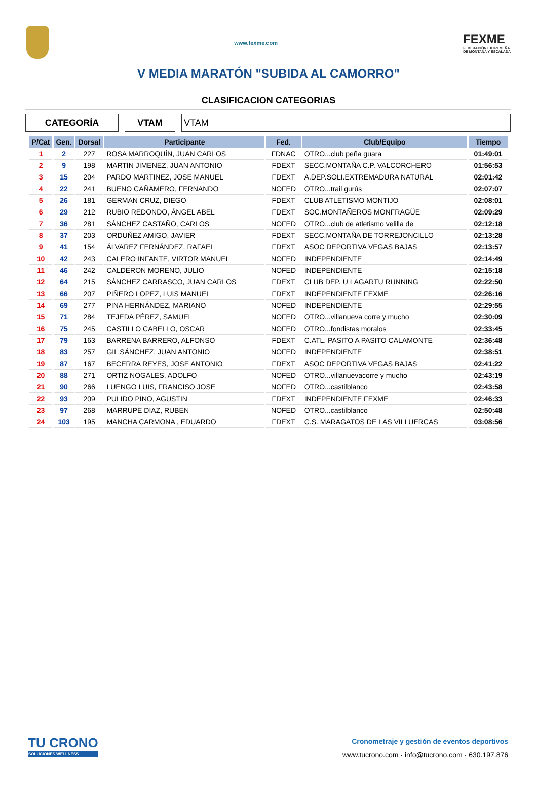www.fexme.com
FEXME
FEDERACIÓN EXTREMEÑA
DE MONTAÑA Y ESCALADA
V MEDIA MARATÓN "SUBIDA AL CAMORRO"
CLASIFICACION CATEGORIAS
CATEGORÍA VTAM VTAM
| P/Cat | Gen. | Dorsal | Participante | Fed. | Club/Equipo | Tiempo |
| --- | --- | --- | --- | --- | --- | --- |
| 1 | 2 | 227 | ROSA MARROQUÍN, JUAN CARLOS | FDNAC | OTRO...club peña guara | 01:49:01 |
| 2 | 9 | 198 | MARTIN JIMENEZ, JUAN ANTONIO | FDEXT | SECC.MONTAÑA C.P. VALCORCHERO | 01:56:53 |
| 3 | 15 | 204 | PARDO MARTINEZ, JOSE MANUEL | FDEXT | A.DEP.SOLI.EXTREMADURA NATURAL | 02:01:42 |
| 4 | 22 | 241 | BUENO CAÑAMERO, FERNANDO | NOFED | OTRO...trail gurús | 02:07:07 |
| 5 | 26 | 181 | GERMAN CRUZ, DIEGO | FDEXT | CLUB ATLETISMO MONTIJO | 02:08:01 |
| 6 | 29 | 212 | RUBIO REDONDO, ÁNGEL ABEL | FDEXT | SOC.MONTAÑEROS MONFRAGÜE | 02:09:29 |
| 7 | 36 | 281 | SÁNCHEZ CASTAÑO, CARLOS | NOFED | OTRO...club de atletismo velilla de | 02:12:18 |
| 8 | 37 | 203 | ORDUÑEZ AMIGO, JAVIER | FDEXT | SECC.MONTAÑA DE TORREJONCILLO | 02:13:28 |
| 9 | 41 | 154 | ÁLVAREZ FERNÁNDEZ, RAFAEL | FDEXT | ASOC DEPORTIVA VEGAS BAJAS | 02:13:57 |
| 10 | 42 | 243 | CALERO INFANTE, VIRTOR MANUEL | NOFED | INDEPENDIENTE | 02:14:49 |
| 11 | 46 | 242 | CALDERON MORENO, JULIO | NOFED | INDEPENDIENTE | 02:15:18 |
| 12 | 64 | 215 | SÁNCHEZ CARRASCO, JUAN CARLOS | FDEXT | CLUB DEP. U LAGARTU RUNNING | 02:22:50 |
| 13 | 66 | 207 | PIÑERO LOPEZ, LUIS MANUEL | FDEXT | INDEPENDIENTE FEXME | 02:26:16 |
| 14 | 69 | 277 | PINA HERNÁNDEZ, MARIANO | NOFED | INDEPENDIENTE | 02:29:55 |
| 15 | 71 | 284 | TEJEDA PÉREZ, SAMUEL | NOFED | OTRO...villanueva corre y mucho | 02:30:09 |
| 16 | 75 | 245 | CASTILLO CABELLO, OSCAR | NOFED | OTRO...fondistas moralos | 02:33:45 |
| 17 | 79 | 163 | BARRENA BARRERO, ALFONSO | FDEXT | C.ATL. PASITO A PASITO CALAMONTE | 02:36:48 |
| 18 | 83 | 257 | GIL SÁNCHEZ, JUAN ANTONIO | NOFED | INDEPENDIENTE | 02:38:51 |
| 19 | 87 | 167 | BECERRA REYES, JOSE ANTONIO | FDEXT | ASOC DEPORTIVA VEGAS BAJAS | 02:41:22 |
| 20 | 88 | 271 | ORTIZ NOGALES, ADOLFO | NOFED | OTRO...villanuevacorre y mucho | 02:43:19 |
| 21 | 90 | 266 | LUENGO LUIS, FRANCISO JOSE | NOFED | OTRO...castilblanco | 02:43:58 |
| 22 | 93 | 209 | PULIDO PINO, AGUSTIN | FDEXT | INDEPENDIENTE FEXME | 02:46:33 |
| 23 | 97 | 268 | MARRUPE DIAZ, RUBEN | NOFED | OTRO...castilblanco | 02:50:48 |
| 24 | 103 | 195 | MANCHA CARMONA , EDUARDO | FDEXT | C.S. MARAGATOS DE LAS VILLUERCAS | 03:08:56 |
TU CRONO
SOLUCIONES WELLNESS
Cronometraje y gestión de eventos deportivos
www.tucrono.com · info@tucrono.com · 630.197.876